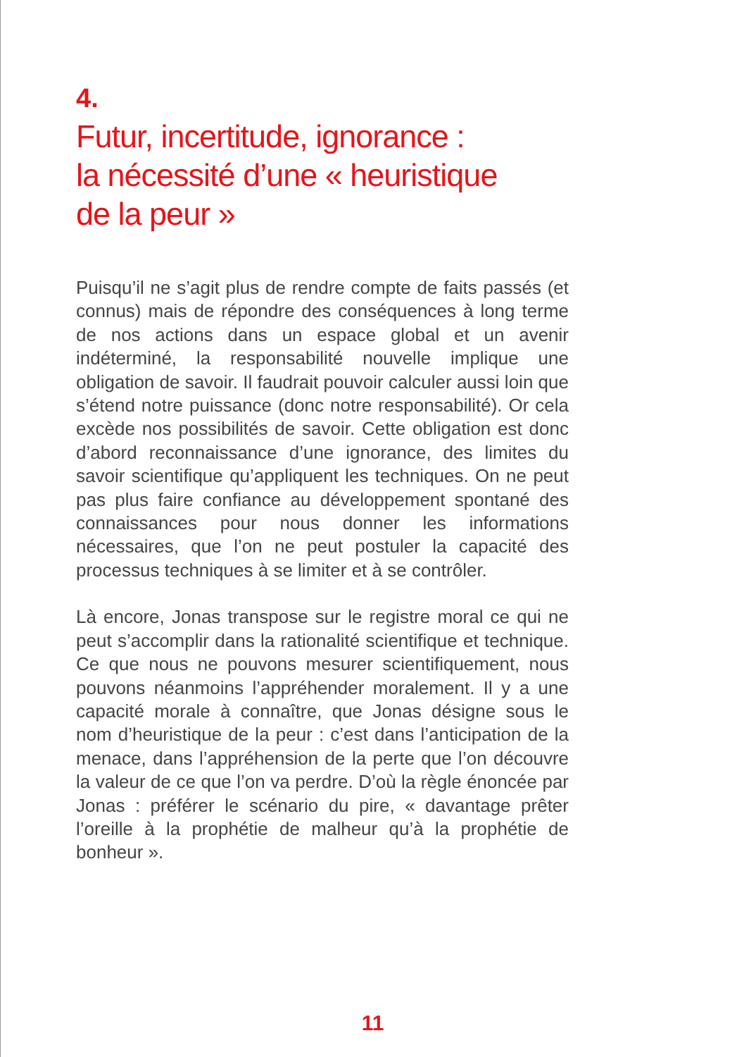4.
Futur, incertitude, ignorance :
la nécessité d’une « heuristique
de la peur »
Puisqu’il ne s’agit plus de rendre compte de faits passés (et connus) mais de répondre des conséquences à long terme de nos actions dans un espace global et un avenir indéterminé, la responsabilité nouvelle implique une obligation de savoir. Il faudrait pouvoir calculer aussi loin que s’étend notre puissance (donc notre responsabilité). Or cela excède nos possibilités de savoir. Cette obligation est donc d’abord reconnaissance d’une ignorance, des limites du savoir scientifique qu’appliquent les techniques. On ne peut pas plus faire confiance au développement spontané des connaissances pour nous donner les informations nécessaires, que l’on ne peut postuler la capacité des processus techniques à se limiter et à se contrôler.
Là encore, Jonas transpose sur le registre moral ce qui ne peut s’accomplir dans la rationalité scientifique et technique. Ce que nous ne pouvons mesurer scientifiquement, nous pouvons néanmoins l’appréhender moralement. Il y a une capacité morale à connaître, que Jonas désigne sous le nom d’heuristique de la peur : c’est dans l’anticipation de la menace, dans l’appréhension de la perte que l’on découvre la valeur de ce que l’on va perdre. D’où la règle énoncée par Jonas : préférer le scénario du pire, « davantage prêter l’oreille à la prophétie de malheur qu’à la prophétie de bonheur ».
11